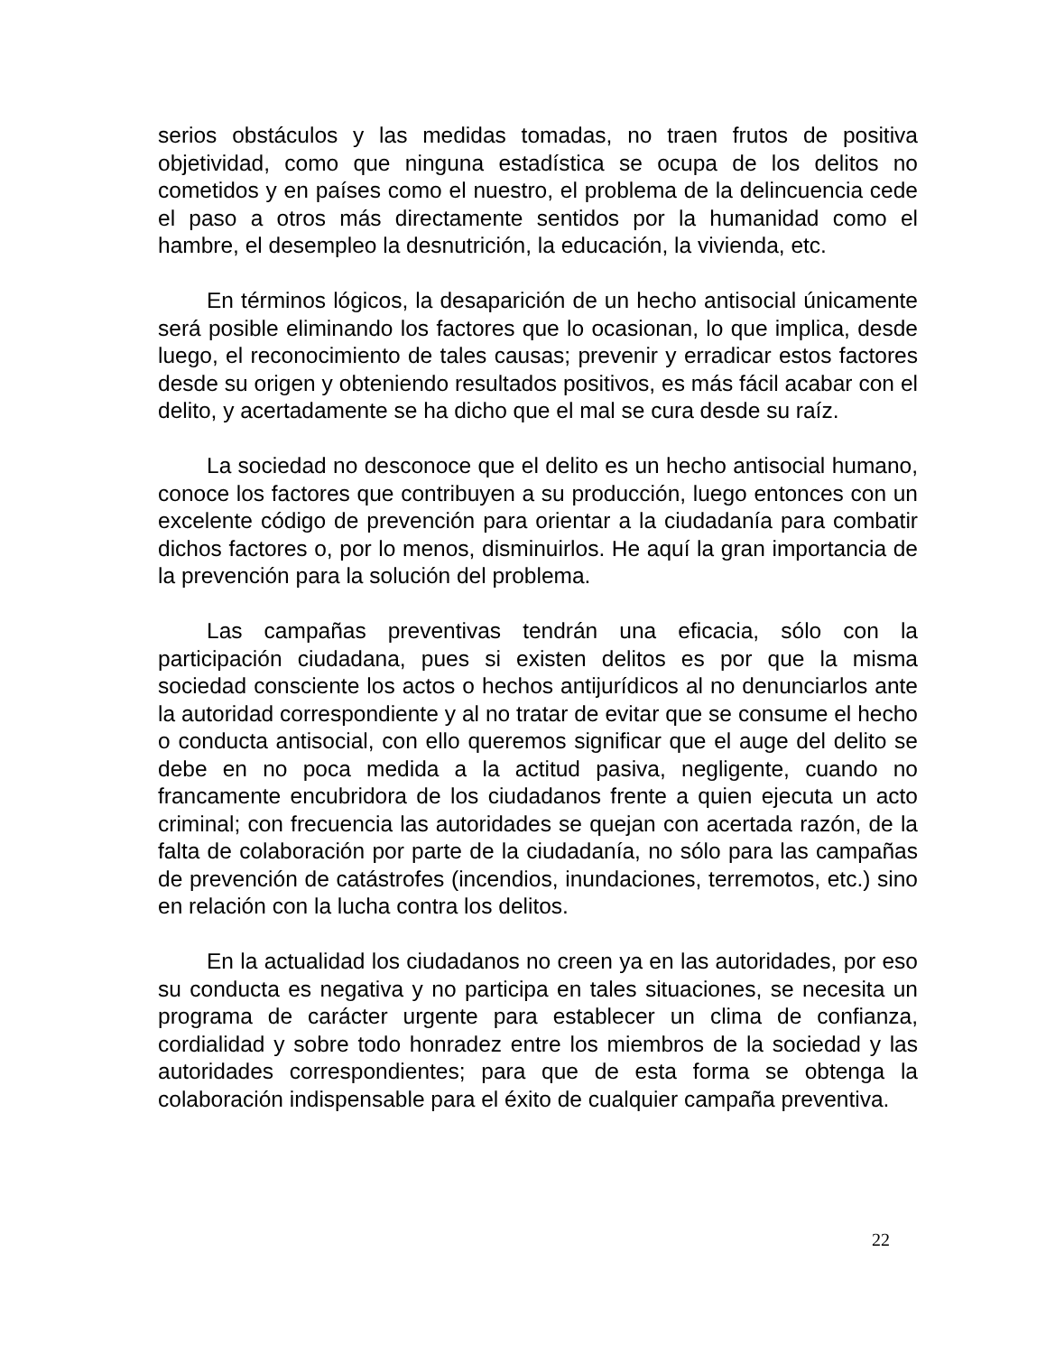serios obstáculos y las medidas tomadas, no traen frutos de positiva objetividad, como que ninguna estadística se ocupa de los delitos no cometidos y en países como el nuestro, el problema de la delincuencia cede el paso a otros más directamente sentidos por la humanidad como el hambre, el desempleo la desnutrición, la educación, la vivienda, etc.
En términos lógicos, la desaparición de un hecho antisocial únicamente será posible eliminando los factores que lo ocasionan, lo que implica, desde luego, el reconocimiento de tales causas; prevenir y erradicar estos factores desde su origen y obteniendo resultados positivos, es más fácil acabar con el delito, y acertadamente se ha dicho que el mal se cura desde su raíz.
La sociedad no desconoce que el delito es un hecho antisocial humano, conoce los factores que contribuyen a su producción, luego entonces con un excelente código de prevención para orientar a la ciudadanía para combatir dichos factores o, por lo menos, disminuirlos. He aquí la gran importancia de la prevención para la solución del problema.
Las campañas preventivas tendrán una eficacia, sólo con la participación ciudadana, pues si existen delitos es por que la misma sociedad consciente los actos o hechos antijurídicos al no denunciarlos ante la autoridad correspondiente y al no tratar de evitar que se consume el hecho o conducta antisocial, con ello queremos significar que el auge del delito se debe en no poca medida a la actitud pasiva, negligente, cuando no francamente encubridora de los ciudadanos frente a quien ejecuta un acto criminal; con frecuencia las autoridades se quejan con acertada razón, de la falta de colaboración por parte de la ciudadanía, no sólo para las campañas de prevención de catástrofes (incendios, inundaciones, terremotos, etc.) sino en relación con la lucha contra los delitos.
En la actualidad los ciudadanos no creen ya en las autoridades, por eso su conducta es negativa y no participa en tales situaciones, se necesita un programa de carácter urgente para establecer un clima de confianza, cordialidad y sobre todo honradez entre los miembros de la sociedad y las autoridades correspondientes; para que de esta forma se obtenga la colaboración indispensable para el éxito de cualquier campaña preventiva.
22